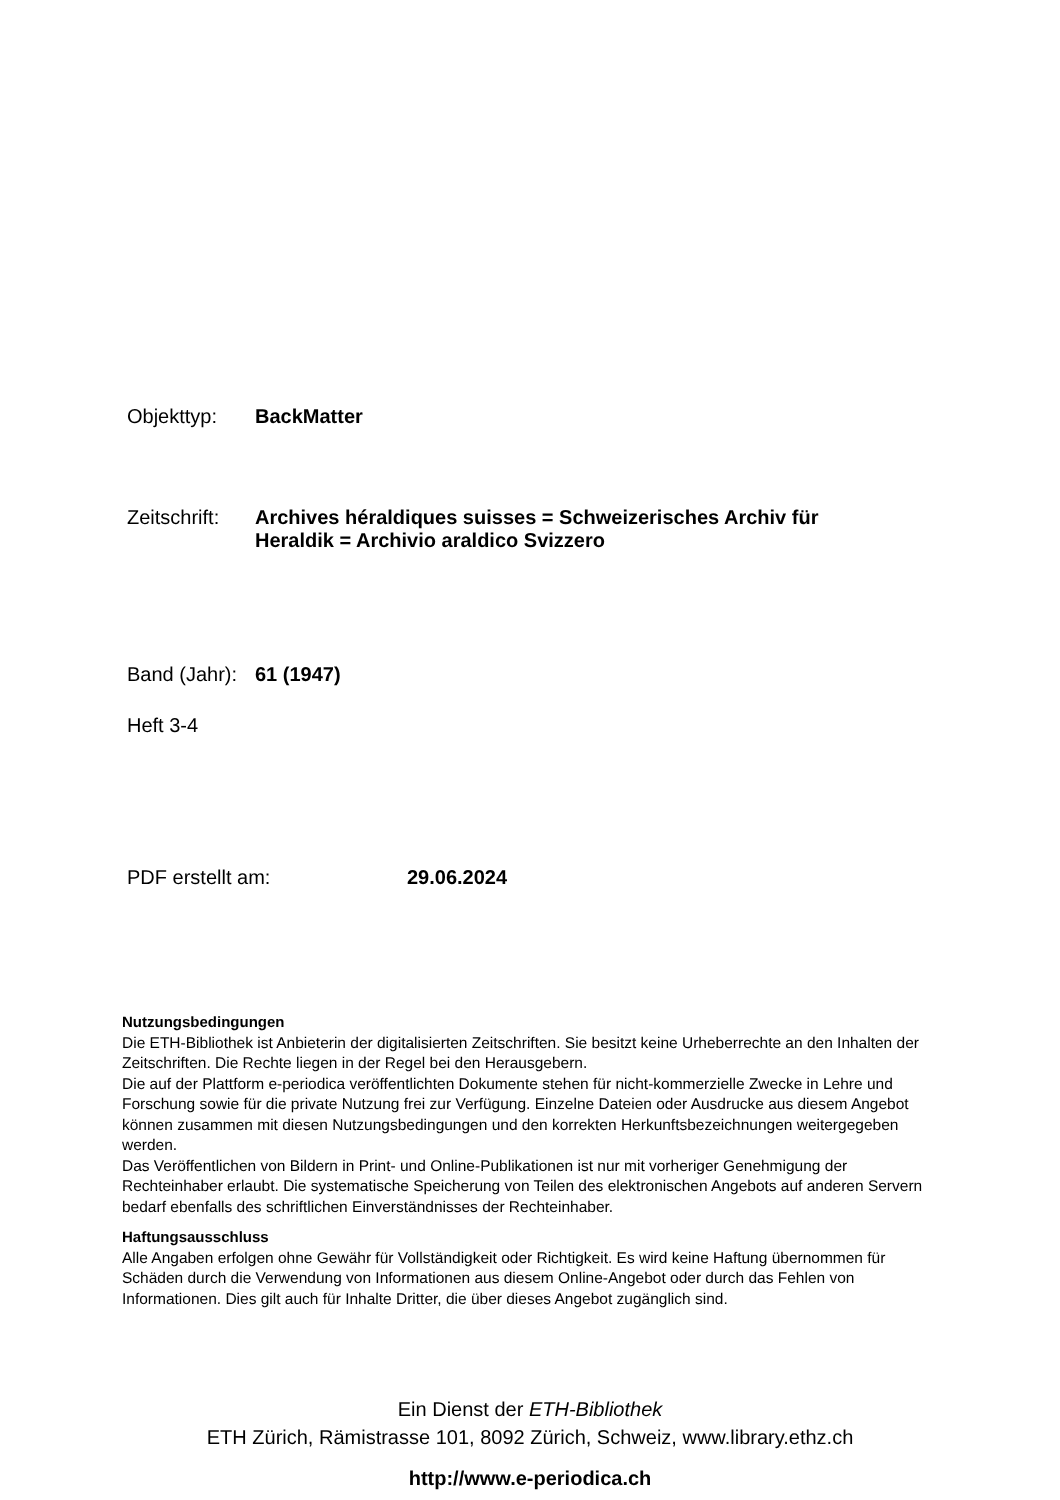Objekttyp: BackMatter
Zeitschrift:
Archives héraldiques suisses = Schweizerisches Archiv für
Heraldik = Archivio araldico Svizzero
Band (Jahr):
61 (1947)
Heft 3-4
PDF erstellt am: 29.06.2024
Nutzungsbedingungen
Die ETH-Bibliothek ist Anbieterin der digitalisierten Zeitschriften. Sie besitzt keine Urheberrechte an den Inhalten der Zeitschriften. Die Rechte liegen in der Regel bei den Herausgebern.
Die auf der Plattform e-periodica veröffentlichten Dokumente stehen für nicht-kommerzielle Zwecke in Lehre und Forschung sowie für die private Nutzung frei zur Verfügung. Einzelne Dateien oder Ausdrucke aus diesem Angebot können zusammen mit diesen Nutzungsbedingungen und den korrekten Herkunftsbezeichnungen weitergegeben werden.
Das Veröffentlichen von Bildern in Print- und Online-Publikationen ist nur mit vorheriger Genehmigung der Rechteinhaber erlaubt. Die systematische Speicherung von Teilen des elektronischen Angebots auf anderen Servern bedarf ebenfalls des schriftlichen Einverständnisses der Rechteinhaber.
Haftungsausschluss
Alle Angaben erfolgen ohne Gewähr für Vollständigkeit oder Richtigkeit. Es wird keine Haftung übernommen für Schäden durch die Verwendung von Informationen aus diesem Online-Angebot oder durch das Fehlen von Informationen. Dies gilt auch für Inhalte Dritter, die über dieses Angebot zugänglich sind.
Ein Dienst der ETH-Bibliothek
ETH Zürich, Rämistrasse 101, 8092 Zürich, Schweiz, www.library.ethz.ch
http://www.e-periodica.ch